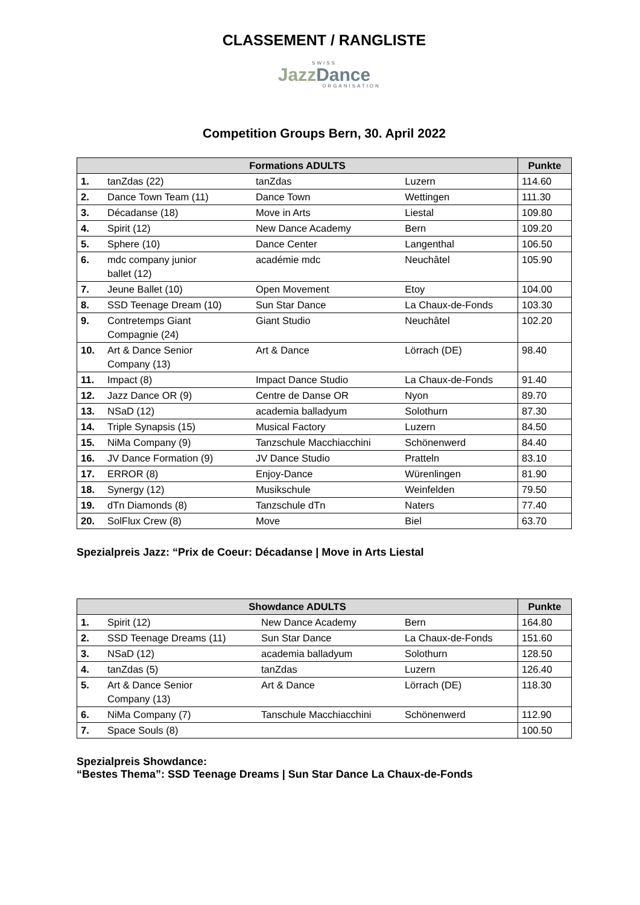CLASSEMENT / RANGLISTE
SWISS
Jazz Dance
ORGANISATION
Competition Groups Bern, 30. April 2022
| Formations ADULTS | | | | Punkte |
| --- | --- | --- | --- | --- |
| 1. | tanZdas (22) | tanZdas | Luzern | 114.60 |
| 2. | Dance Town Team (11) | Dance Town | Wettingen | 111.30 |
| 3. | Décadanse (18) | Move in Arts | Liestal | 109.80 |
| 4. | Spirit (12) | New Dance Academy | Bern | 109.20 |
| 5. | Sphere (10) | Dance Center | Langenthal | 106.50 |
| 6. | mdc company junior ballet (12) | académie mdc | Neuchâtel | 105.90 |
| 7. | Jeune Ballet (10) | Open Movement | Etoy | 104.00 |
| 8. | SSD Teenage Dream (10) | Sun Star Dance | La Chaux-de-Fonds | 103.30 |
| 9. | Contretemps Giant Compagnie (24) | Giant Studio | Neuchâtel | 102.20 |
| 10. | Art & Dance Senior Company (13) | Art & Dance | Lörrach (DE) | 98.40 |
| 11. | Impact (8) | Impact Dance Studio | La Chaux-de-Fonds | 91.40 |
| 12. | Jazz Dance OR (9) | Centre de Danse OR | Nyon | 89.70 |
| 13. | NSaD (12) | academia balladyum | Solothurn | 87.30 |
| 14. | Triple Synapsis (15) | Musical Factory | Luzern | 84.50 |
| 15. | NiMa Company (9) | Tanzschule Macchiacchini | Schönenwerd | 84.40 |
| 16. | JV Dance Formation (9) | JV Dance Studio | Pratteln | 83.10 |
| 17. | ERROR (8) | Enjoy-Dance | Würenlingen | 81.90 |
| 18. | Synergy (12) | Musikschule | Weinfelden | 79.50 |
| 19. | dTn Diamonds (8) | Tanzschule dTn | Naters | 77.40 |
| 20. | SolFlux Crew (8) | Move | Biel | 63.70 |
Spezialpreis Jazz: “Prix de Coeur: Décadanse | Move in Arts Liestal
| Showdance ADULTS | | | | Punkte |
| --- | --- | --- | --- | --- |
| 1. | Spirit (12) | New Dance Academy | Bern | 164.80 |
| 2. | SSD Teenage Dreams (11) | Sun Star Dance | La Chaux-de-Fonds | 151.60 |
| 3. | NSaD (12) | academia balladyum | Solothurn | 128.50 |
| 4. | tanZdas (5) | tanZdas | Luzern | 126.40 |
| 5. | Art & Dance Senior Company (13) | Art & Dance | Lörrach (DE) | 118.30 |
| 6. | NiMa Company (7) | Tanschule Macchiacchini | Schönenwerd | 112.90 |
| 7. | Space Souls (8) | | | 100.50 |
Spezialpreis Showdance:
“Bestes Thema”: SSD Teenage Dreams | Sun Star Dance La Chaux-de-Fonds